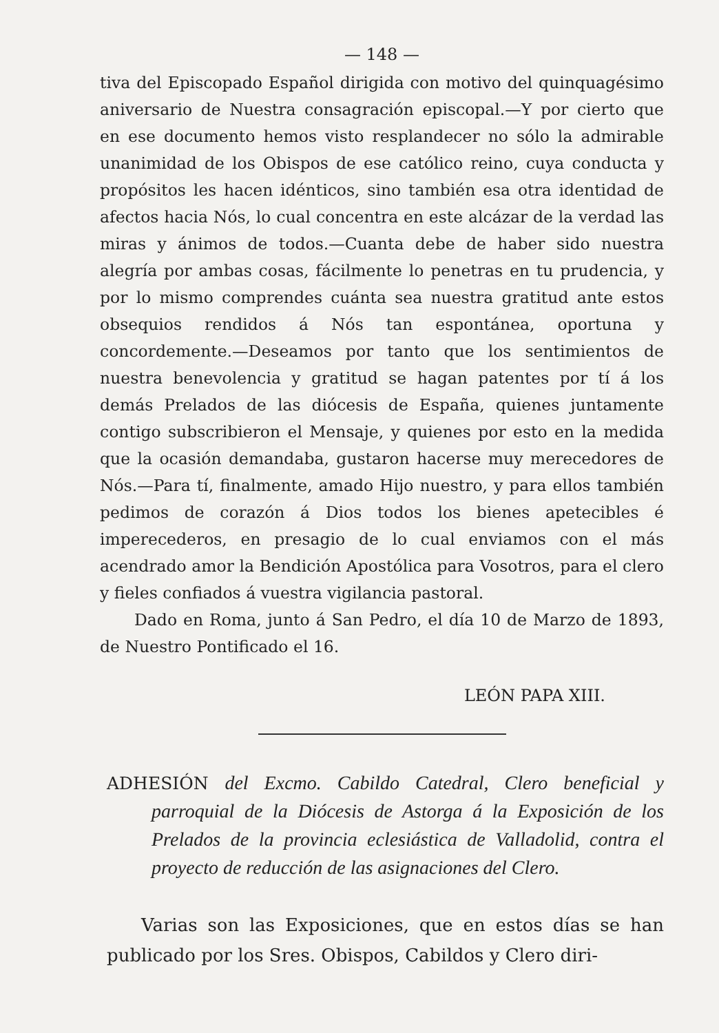— 148 —
tiva del Episcopado Español dirigida con motivo del quinquagésimo aniversario de Nuestra consagración episcopal.—Y por cierto que en ese documento hemos visto resplandecer no sólo la admirable unanimidad de los Obispos de ese católico reino, cuya conducta y propósitos les hacen idénticos, sino también esa otra identidad de afectos hacia Nós, lo cual concentra en este alcázar de la verdad las miras y ánimos de todos.—Cuanta debe de haber sido nuestra alegría por ambas cosas, fácilmente lo penetras en tu prudencia, y por lo mismo comprendes cuánta sea nuestra gratitud ante estos obsequios rendidos á Nós tan espontánea, oportuna y concordemente.—Deseamos por tanto que los sentimientos de nuestra benevolencia y gratitud se hagan patentes por tí á los demás Prelados de las diócesis de España, quienes juntamente contigo subscribieron el Mensaje, y quienes por esto en la medida que la ocasión demandaba, gustaron hacerse muy merecedores de Nós.—Para tí, finalmente, amado Hijo nuestro, y para ellos también pedimos de corazón á Dios todos los bienes apetecibles é imperecederos, en presagio de lo cual enviamos con el más acendrado amor la Bendición Apostólica para Vosotros, para el clero y fieles confiados á vuestra vigilancia pastoral.
Dado en Roma, junto á San Pedro, el día 10 de Marzo de 1893, de Nuestro Pontificado el 16.
LEÓN PAPA XIII.
ADHESIÓN del Excmo. Cabildo Catedral, Clero beneficial y parroquial de la Diócesis de Astorga á la Exposición de los Prelados de la provincia eclesiástica de Valladolid, contra el proyecto de reducción de las asignaciones del Clero.
Varias son las Exposiciones, que en estos días se han publicado por los Sres. Obispos, Cabildos y Clero diri-